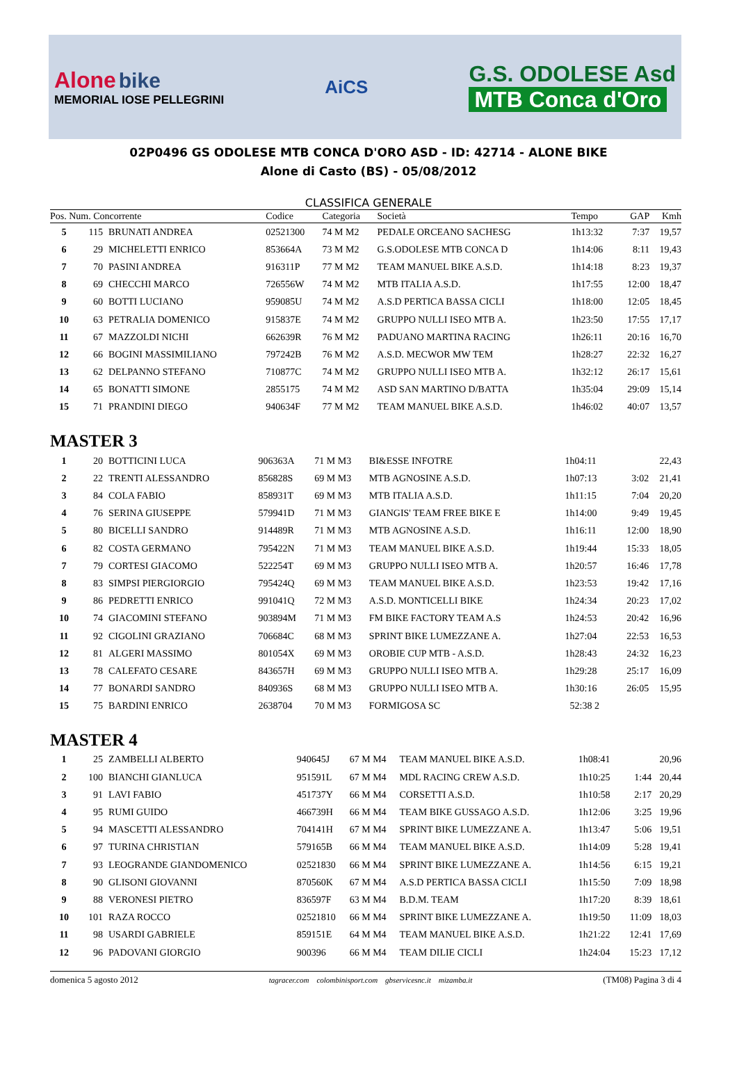Alone bike
MEMORIAL IOSE PELLEGRINI
AiCS
G.S. ODOLESE Asd
MTB Conca d'Oro
02P0496 GS ODOLESE MTB CONCA D'ORO ASD - ID: 42714 - ALONE BIKE
Alone di Casto (BS) - 05/08/2012
CLASSIFICA GENERALE
| Pos. Num. Concorrente | | | Codice | Categoria | Società | Tempo | GAP | Kmh |
| --- | --- | --- | --- | --- | --- | --- | --- | --- |
| 5 | 115 | BRUNATI ANDREA | 02521300 | 74 M M2 | PEDALE ORCEANO SACHESG | 1h13:32 | 7:37 | 19,57 |
| 6 | 29 | MICHELETTI ENRICO | 853664A | 73 M M2 | G.S.ODOLESE MTB CONCA D | 1h14:06 | 8:11 | 19,43 |
| 7 | 70 | PASINI ANDREA | 916311P | 77 M M2 | TEAM MANUEL BIKE A.S.D. | 1h14:18 | 8:23 | 19,37 |
| 8 | 69 | CHECCHI MARCO | 726556W | 74 M M2 | MTB ITALIA A.S.D. | 1h17:55 | 12:00 | 18,47 |
| 9 | 60 | BOTTI LUCIANO | 959085U | 74 M M2 | A.S.D PERTICA BASSA CICLI | 1h18:00 | 12:05 | 18,45 |
| 10 | 63 | PETRALIA DOMENICO | 915837E | 74 M M2 | GRUPPO NULLI ISEO MTB A. | 1h23:50 | 17:55 | 17,17 |
| 11 | 67 | MAZZOLDI NICHI | 662639R | 76 M M2 | PADUANO MARTINA RACING | 1h26:11 | 20:16 | 16,70 |
| 12 | 66 | BOGINI MASSIMILIANO | 797242B | 76 M M2 | A.S.D. MECWOR MW TEM | 1h28:27 | 22:32 | 16,27 |
| 13 | 62 | DELPANNO STEFANO | 710877C | 74 M M2 | GRUPPO NULLI ISEO MTB A. | 1h32:12 | 26:17 | 15,61 |
| 14 | 65 | BONATTI SIMONE | 2855175 | 74 M M2 | ASD SAN MARTINO D/BATTA | 1h35:04 | 29:09 | 15,14 |
| 15 | 71 | PRANDINI DIEGO | 940634F | 77 M M2 | TEAM MANUEL BIKE A.S.D. | 1h46:02 | 40:07 | 13,57 |
MASTER 3
| 1 | 20 | BOTTICINI LUCA | 906363A | 71 M M3 | BI&ESSE INFOTRE | 1h04:11 | | 22,43 |
| 2 | 22 | TRENTI ALESSANDRO | 856828S | 69 M M3 | MTB AGNOSINE A.S.D. | 1h07:13 | 3:02 | 21,41 |
| 3 | 84 | COLA FABIO | 858931T | 69 M M3 | MTB ITALIA A.S.D. | 1h11:15 | 7:04 | 20,20 |
| 4 | 76 | SERINA GIUSEPPE | 579941D | 71 M M3 | GIANGIS' TEAM FREE BIKE E | 1h14:00 | 9:49 | 19,45 |
| 5 | 80 | BICELLI SANDRO | 914489R | 71 M M3 | MTB AGNOSINE A.S.D. | 1h16:11 | 12:00 | 18,90 |
| 6 | 82 | COSTA GERMANO | 795422N | 71 M M3 | TEAM MANUEL BIKE A.S.D. | 1h19:44 | 15:33 | 18,05 |
| 7 | 79 | CORTESI GIACOMO | 522254T | 69 M M3 | GRUPPO NULLI ISEO MTB A. | 1h20:57 | 16:46 | 17,78 |
| 8 | 83 | SIMPSI PIERGIORGIO | 795424Q | 69 M M3 | TEAM MANUEL BIKE A.S.D. | 1h23:53 | 19:42 | 17,16 |
| 9 | 86 | PEDRETTI ENRICO | 991041Q | 72 M M3 | A.S.D. MONTICELLI BIKE | 1h24:34 | 20:23 | 17,02 |
| 10 | 74 | GIACOMINI STEFANO | 903894M | 71 M M3 | FM BIKE FACTORY TEAM A.S | 1h24:53 | 20:42 | 16,96 |
| 11 | 92 | CIGOLINI GRAZIANO | 706684C | 68 M M3 | SPRINT BIKE LUMEZZANE A. | 1h27:04 | 22:53 | 16,53 |
| 12 | 81 | ALGERI MASSIMO | 801054X | 69 M M3 | OROBIE CUP MTB - A.S.D. | 1h28:43 | 24:32 | 16,23 |
| 13 | 78 | CALEFATO CESARE | 843657H | 69 M M3 | GRUPPO NULLI ISEO MTB A. | 1h29:28 | 25:17 | 16,09 |
| 14 | 77 | BONARDI SANDRO | 840936S | 68 M M3 | GRUPPO NULLI ISEO MTB A. | 1h30:16 | 26:05 | 15,95 |
| 15 | 75 | BARDINI ENRICO | 2638704 | 70 M M3 | FORMIGOSA SC | 52:38 2 | | |
MASTER 4
| 1 | 25 | ZAMBELLI ALBERTO | 940645J | 67 M M4 | TEAM MANUEL BIKE A.S.D. | 1h08:41 | | 20,96 |
| 2 | 100 | BIANCHI GIANLUCA | 951591L | 67 M M4 | MDL RACING CREW A.S.D. | 1h10:25 | 1:44 | 20,44 |
| 3 | 91 | LAVI FABIO | 451737Y | 66 M M4 | CORSETTI A.S.D. | 1h10:58 | 2:17 | 20,29 |
| 4 | 95 | RUMI GUIDO | 466739H | 66 M M4 | TEAM BIKE GUSSAGO A.S.D. | 1h12:06 | 3:25 | 19,96 |
| 5 | 94 | MASCETTI ALESSANDRO | 704141H | 67 M M4 | SPRINT BIKE LUMEZZANE A. | 1h13:47 | 5:06 | 19,51 |
| 6 | 97 | TURINA CHRISTIAN | 579165B | 66 M M4 | TEAM MANUEL BIKE A.S.D. | 1h14:09 | 5:28 | 19,41 |
| 7 | 93 | LEOGRANDE GIANDOMENICO | 02521830 | 66 M M4 | SPRINT BIKE LUMEZZANE A. | 1h14:56 | 6:15 | 19,21 |
| 8 | 90 | GLISONI GIOVANNI | 870560K | 67 M M4 | A.S.D PERTICA BASSA CICLI | 1h15:50 | 7:09 | 18,98 |
| 9 | 88 | VERONESI PIETRO | 836597F | 63 M M4 | B.D.M. TEAM | 1h17:20 | 8:39 | 18,61 |
| 10 | 101 | RAZA ROCCO | 02521810 | 66 M M4 | SPRINT BIKE LUMEZZANE A. | 1h19:50 | 11:09 | 18,03 |
| 11 | 98 | USARDI GABRIELE | 859151E | 64 M M4 | TEAM MANUEL BIKE A.S.D. | 1h21:22 | 12:41 | 17,69 |
| 12 | 96 | PADOVANI GIORGIO | 900396 | 66 M M4 | TEAM DILIE CICLI | 1h24:04 | 15:23 | 17,12 |
domenica 5 agosto 2012 tagracer.com colombinisport.com gbservicesnc.it mizamba.it (TM08) Pagina 3 di 4